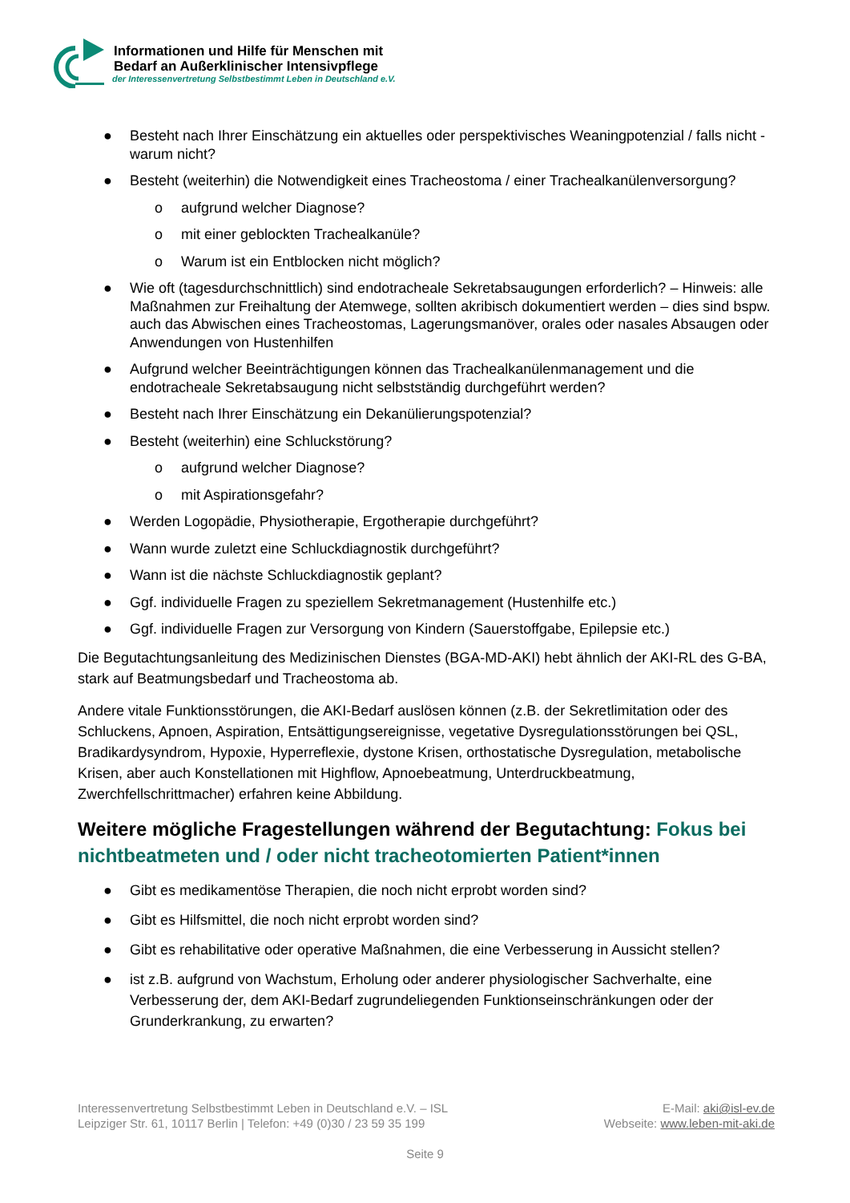Informationen und Hilfe für Menschen mit
Bedarf an Außerklinischer Intensivpflege
der Interessenvertretung Selbstbestimmt Leben in Deutschland e.V.
● Besteht nach Ihrer Einschätzung ein aktuelles oder perspektivisches Weaningpotenzial / falls nicht - warum nicht?
● Besteht (weiterhin) die Notwendigkeit eines Tracheostoma / einer Trachealkanülenversorgung?
o aufgrund welcher Diagnose?
o mit einer geblockten Trachealkanüle?
o Warum ist ein Entblocken nicht möglich?
● Wie oft (tagesdurchschnittlich) sind endotracheale Sekretabsaugungen erforderlich? – Hinweis: alle Maßnahmen zur Freihaltung der Atemwege, sollten akribisch dokumentiert werden – dies sind bspw. auch das Abwischen eines Tracheostomas, Lagerungsmanöver, orales oder nasales Absaugen oder Anwendungen von Hustenhilfen
● Aufgrund welcher Beeinträchtigungen können das Trachealkanülenmanagement und die endotracheale Sekretabsaugung nicht selbstständig durchgeführt werden?
● Besteht nach Ihrer Einschätzung ein Dekanülierungspotenzial?
● Besteht (weiterhin) eine Schluckstörung?
o aufgrund welcher Diagnose?
o mit Aspirationsgefahr?
● Werden Logopädie, Physiotherapie, Ergotherapie durchgeführt?
● Wann wurde zuletzt eine Schluckdiagnostik durchgeführt?
● Wann ist die nächste Schluckdiagnostik geplant?
● Ggf. individuelle Fragen zu speziellem Sekretmanagement (Hustenhilfe etc.)
● Ggf. individuelle Fragen zur Versorgung von Kindern (Sauerstoffgabe, Epilepsie etc.)
Die Begutachtungsanleitung des Medizinischen Dienstes (BGA-MD-AKI) hebt ähnlich der AKI-RL des G-BA, stark auf Beatmungsbedarf und Tracheostoma ab.
Andere vitale Funktionsstörungen, die AKI-Bedarf auslösen können (z.B. der Sekretlimitation oder des Schluckens, Apnoen, Aspiration, Entsättigungsereignisse, vegetative Dysregulationsstörungen bei QSL, Bradikardysyndrom, Hypoxie, Hyperreflexie, dystone Krisen, orthostatische Dysregulation, metabolische Krisen, aber auch Konstellationen mit Highflow, Apnoebeatmung, Unterdruckbeatmung, Zwerchfellschrittmacher) erfahren keine Abbildung.
Weitere mögliche Fragestellungen während der Begutachtung: Fokus bei nichtbeatmeten und / oder nicht tracheotomierten Patient*innen
● Gibt es medikamentöse Therapien, die noch nicht erprobt worden sind?
● Gibt es Hilfsmittel, die noch nicht erprobt worden sind?
● Gibt es rehabilitative oder operative Maßnahmen, die eine Verbesserung in Aussicht stellen?
● ist z.B. aufgrund von Wachstum, Erholung oder anderer physiologischer Sachverhalte, eine Verbesserung der, dem AKI-Bedarf zugrundeliegenden Funktionseinschränkungen oder der Grunderkrankung, zu erwarten?
Interessenvertretung Selbstbestimmt Leben in Deutschland e.V. – ISL
Leipziger Str. 61, 10117 Berlin | Telefon: +49 (0)30 / 23 59 35 199
E-Mail: aki@isl-ev.de
Webseite: www.leben-mit-aki.de
Seite 9